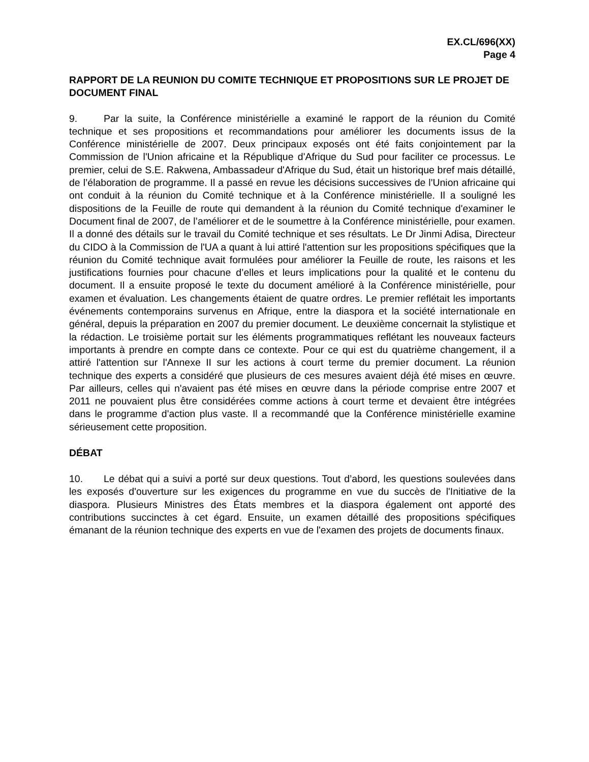EX.CL/696(XX)
Page 4
RAPPORT DE LA REUNION DU COMITE TECHNIQUE ET PROPOSITIONS SUR LE PROJET DE DOCUMENT FINAL
9. Par la suite, la Conférence ministérielle a examiné le rapport de la réunion du Comité technique et ses propositions et recommandations pour améliorer les documents issus de la Conférence ministérielle de 2007. Deux principaux exposés ont été faits conjointement par la Commission de l'Union africaine et la République d'Afrique du Sud pour faciliter ce processus. Le premier, celui de S.E. Rakwena, Ambassadeur d'Afrique du Sud, était un historique bref mais détaillé, de l’élaboration de programme. Il a passé en revue les décisions successives de l'Union africaine qui ont conduit à la réunion du Comité technique et à la Conférence ministérielle. Il a souligné les dispositions de la Feuille de route qui demandent à la réunion du Comité technique d'examiner le Document final de 2007, de l’améliorer et de le soumettre à la Conférence ministérielle, pour examen. Il a donné des détails sur le travail du Comité technique et ses résultats. Le Dr Jinmi Adisa, Directeur du CIDO à la Commission de l'UA a quant à lui attiré l'attention sur les propositions spécifiques que la réunion du Comité technique avait formulées pour améliorer la Feuille de route, les raisons et les justifications fournies pour chacune d’elles et leurs implications pour la qualité et le contenu du document. Il a ensuite proposé le texte du document amélioré à la Conférence ministérielle, pour examen et évaluation. Les changements étaient de quatre ordres. Le premier reflétait les importants événements contemporains survenus en Afrique, entre la diaspora et la société internationale en général, depuis la préparation en 2007 du premier document. Le deuxième concernait la stylistique et la rédaction. Le troisième portait sur les éléments programmatiques reflétant les nouveaux facteurs importants à prendre en compte dans ce contexte. Pour ce qui est du quatrième changement, il a attiré l'attention sur l'Annexe II sur les actions à court terme du premier document. La réunion technique des experts a considéré que plusieurs de ces mesures avaient déjà été mises en œuvre. Par ailleurs, celles qui n'avaient pas été mises en œuvre dans la période comprise entre 2007 et 2011 ne pouvaient plus être considérées comme actions à court terme et devaient être intégrées dans le programme d'action plus vaste. Il a recommandé que la Conférence ministérielle examine sérieusement cette proposition.
DÉBAT
10. Le débat qui a suivi a porté sur deux questions. Tout d’abord, les questions soulevées dans les exposés d'ouverture sur les exigences du programme en vue du succès de l'Initiative de la diaspora. Plusieurs Ministres des États membres et la diaspora également ont apporté des contributions succinctes à cet égard. Ensuite, un examen détaillé des propositions spécifiques émanant de la réunion technique des experts en vue de l'examen des projets de documents finaux.